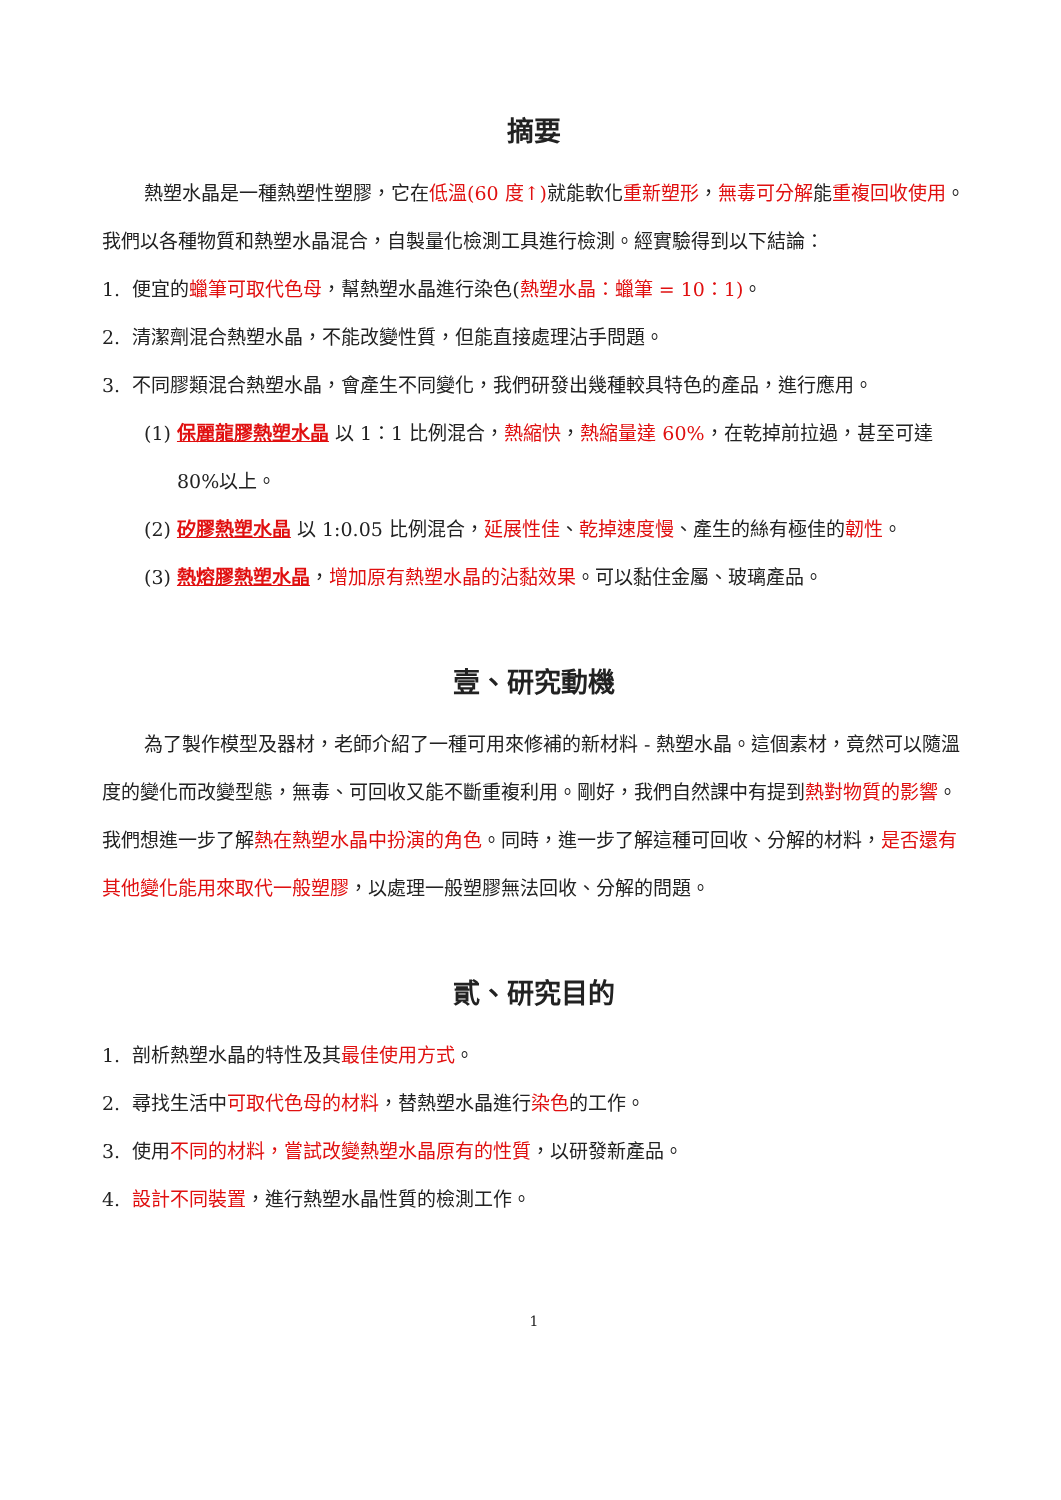摘要
熱塑水晶是一種熱塑性塑膠，它在低溫(60 度↑) 就能軟化重新塑形，無毒可分解能重複回收使用。我們以各種物質和熱塑水晶混合，自製量化檢測工具進行檢測。經實驗得到以下結論：
1. 便宜的蠟筆可取代色母，幫熱塑水晶進行染色(熱塑水晶：蠟筆 = 10：1)。
2. 清潔劑混合熱塑水晶，不能改變性質，但能直接處理沾手問題。
3. 不同膠類混合熱塑水晶，會產生不同變化，我們研發出幾種較具特色的產品，進行應用。
(1) 保麗龍膠熱塑水晶 以 1：1 比例混合，熱縮快，熱縮量達 60%，在乾掉前拉過，甚至可達 80%以上。
(2) 矽膠熱塑水晶 以 1:0.05 比例混合，延展性佳、乾掉速度慢、產生的絲有極佳的韌性。
(3) 熱熔膠熱塑水晶，增加原有熱塑水晶的沾黏效果。可以黏住金屬、玻璃產品。
壹、研究動機
為了製作模型及器材，老師介紹了一種可用來修補的新材料 - 熱塑水晶。這個素材，竟然可以隨溫度的變化而改變型態，無毒、可回收又能不斷重複利用。剛好，我們自然課中有提到熱對物質的影響。我們想進一步了解熱在熱塑水晶中扮演的角色。同時，進一步了解這種可回收、分解的材料，是否還有其他變化能用來取代一般塑膠，以處理一般塑膠無法回收、分解的問題。
貳、研究目的
1. 剖析熱塑水晶的特性及其最佳使用方式。
2. 尋找生活中可取代色母的材料，替熱塑水晶進行染色的工作。
3. 使用不同的材料，嘗試改變熱塑水晶原有的性質，以研發新產品。
4. 設計不同裝置，進行熱塑水晶性質的檢測工作。
1